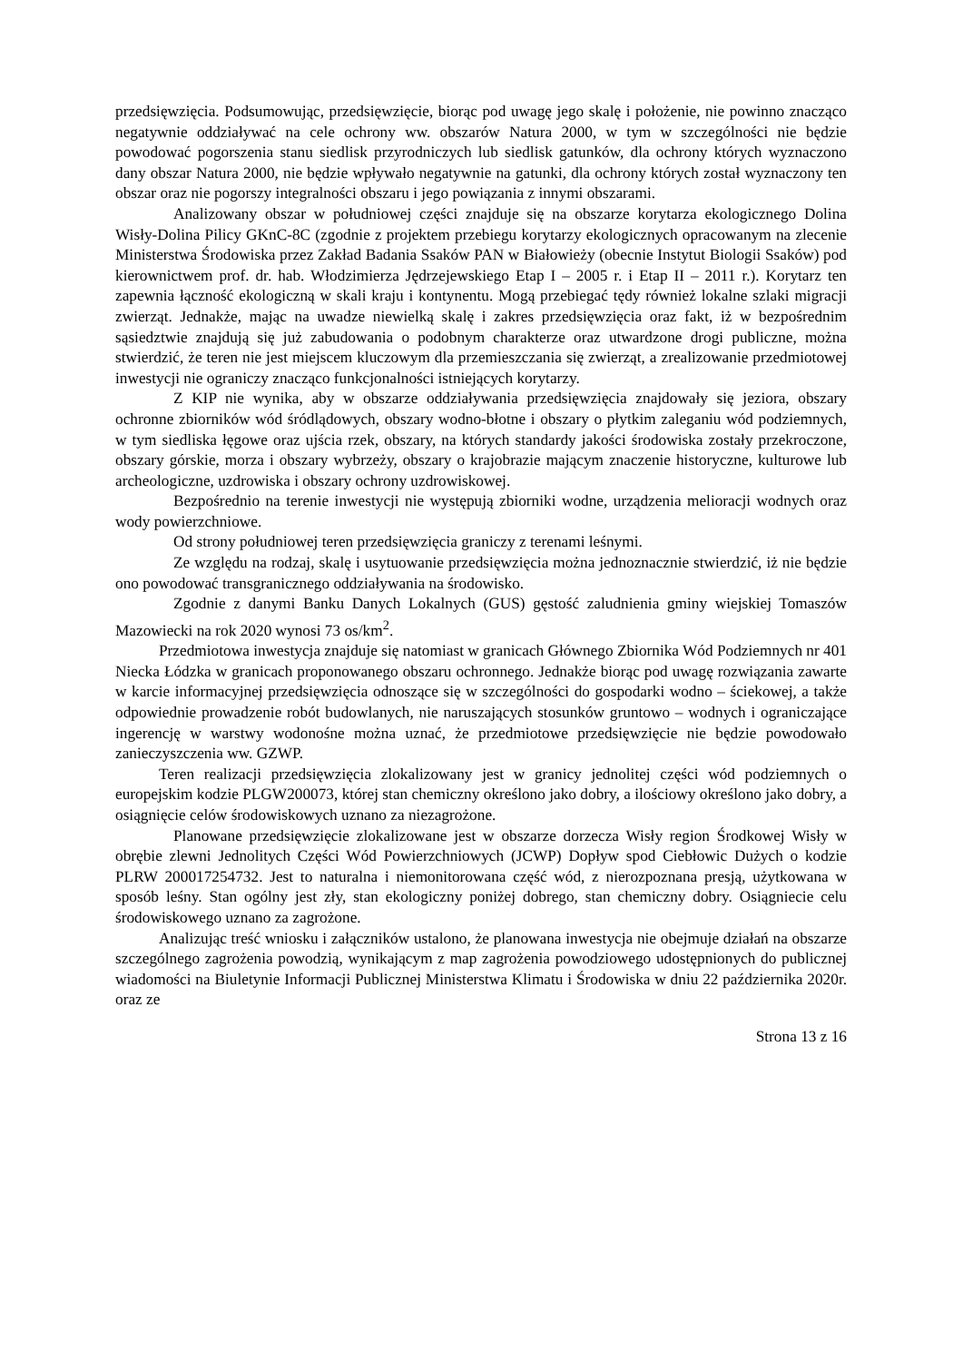przedsięwzięcia. Podsumowując, przedsięwzięcie, biorąc pod uwagę jego skalę i położenie, nie powinno znacząco negatywnie oddziaływać na cele ochrony ww. obszarów Natura 2000, w tym w szczególności nie będzie powodować pogorszenia stanu siedlisk przyrodniczych lub siedlisk gatunków, dla ochrony których wyznaczono dany obszar Natura 2000, nie będzie wpływało negatywnie na gatunki, dla ochrony których został wyznaczony ten obszar oraz nie pogorszy integralności obszaru i jego powiązania z innymi obszarami.
Analizowany obszar w południowej części znajduje się na obszarze korytarza ekologicznego Dolina Wisły-Dolina Pilicy GKnC-8C (zgodnie z projektem przebiegu korytarzy ekologicznych opracowanym na zlecenie Ministerstwa Środowiska przez Zakład Badania Ssaków PAN w Białowieży (obecnie Instytut Biologii Ssaków) pod kierownictwem prof. dr. hab. Włodzimierza Jędrzejewskiego Etap I – 2005 r. i Etap II – 2011 r.). Korytarz ten zapewnia łączność ekologiczną w skali kraju i kontynentu. Mogą przebiegać tędy również lokalne szlaki migracji zwierząt. Jednakże, mając na uwadze niewielką skalę i zakres przedsięwzięcia oraz fakt, iż w bezpośrednim sąsiedztwie znajdują się już zabudowania o podobnym charakterze oraz utwardzone drogi publiczne, można stwierdzić, że teren nie jest miejscem kluczowym dla przemieszczania się zwierząt, a zrealizowanie przedmiotowej inwestycji nie ograniczy znacząco funkcjonalności istniejących korytarzy.
Z KIP nie wynika, aby w obszarze oddziaływania przedsięwzięcia znajdowały się jeziora, obszary ochronne zbiorników wód śródlądowych, obszary wodno-błotne i obszary o płytkim zaleganiu wód podziemnych, w tym siedliska łęgowe oraz ujścia rzek, obszary, na których standardy jakości środowiska zostały przekroczone, obszary górskie, morza i obszary wybrzeży, obszary o krajobrazie mającym znaczenie historyczne, kulturowe lub archeologiczne, uzdrowiska i obszary ochrony uzdrowiskowej.
Bezpośrednio na terenie inwestycji nie występują zbiorniki wodne, urządzenia melioracji wodnych oraz wody powierzchniowe.
Od strony południowej teren przedsięwzięcia graniczy z terenami leśnymi.
Ze względu na rodzaj, skalę i usytuowanie przedsięwzięcia można jednoznacznie stwierdzić, iż nie będzie ono powodować transgranicznego oddziaływania na środowisko.
Zgodnie z danymi Banku Danych Lokalnych (GUS) gęstość zaludnienia gminy wiejskiej Tomaszów Mazowiecki na rok 2020 wynosi 73 os/km<sup>2</sup>.
Przedmiotowa inwestycja znajduje się natomiast w granicach Głównego Zbiornika Wód Podziemnych nr 401 Niecka Łódzka w granicach proponowanego obszaru ochronnego. Jednakże biorąc pod uwagę rozwiązania zawarte w karcie informacyjnej przedsięwzięcia odnoszące się w szczególności do gospodarki wodno – ściekowej, a także odpowiednie prowadzenie robót budowlanych, nie naruszających stosunków gruntowo – wodnych i ograniczające ingerencję w warstwy wodonośne można uznać, że przedmiotowe przedsięwzięcie nie będzie powodowało zanieczyszczenia ww. GZWP.
Teren realizacji przedsięwzięcia zlokalizowany jest w granicy jednolitej części wód podziemnych o europejskim kodzie PLGW200073, której stan chemiczny określono jako dobry, a ilościowy określono jako dobry, a osiągnięcie celów środowiskowych uznano za niezagrożone.
Planowane przedsięwzięcie zlokalizowane jest w obszarze dorzecza Wisły region Środkowej Wisły w obrębie zlewni Jednolitych Części Wód Powierzchniowych (JCWP) Dopływ spod Ciebłowic Dużych o kodzie PLRW 200017254732. Jest to naturalna i niemonitorowana część wód, z nierozpoznana presją, użytkowana w sposób leśny. Stan ogólny jest zły, stan ekologiczny poniżej dobrego, stan chemiczny dobry. Osiągniecie celu środowiskowego uznano za zagrożone.
Analizując treść wniosku i załączników ustalono, że planowana inwestycja nie obejmuje działań na obszarze szczególnego zagrożenia powodzią, wynikającym z map zagrożenia powodziowego udostępnionych do publicznej wiadomości na Biuletynie Informacji Publicznej Ministerstwa Klimatu i Środowiska w dniu 22 października 2020r. oraz ze
Strona 13 z 16